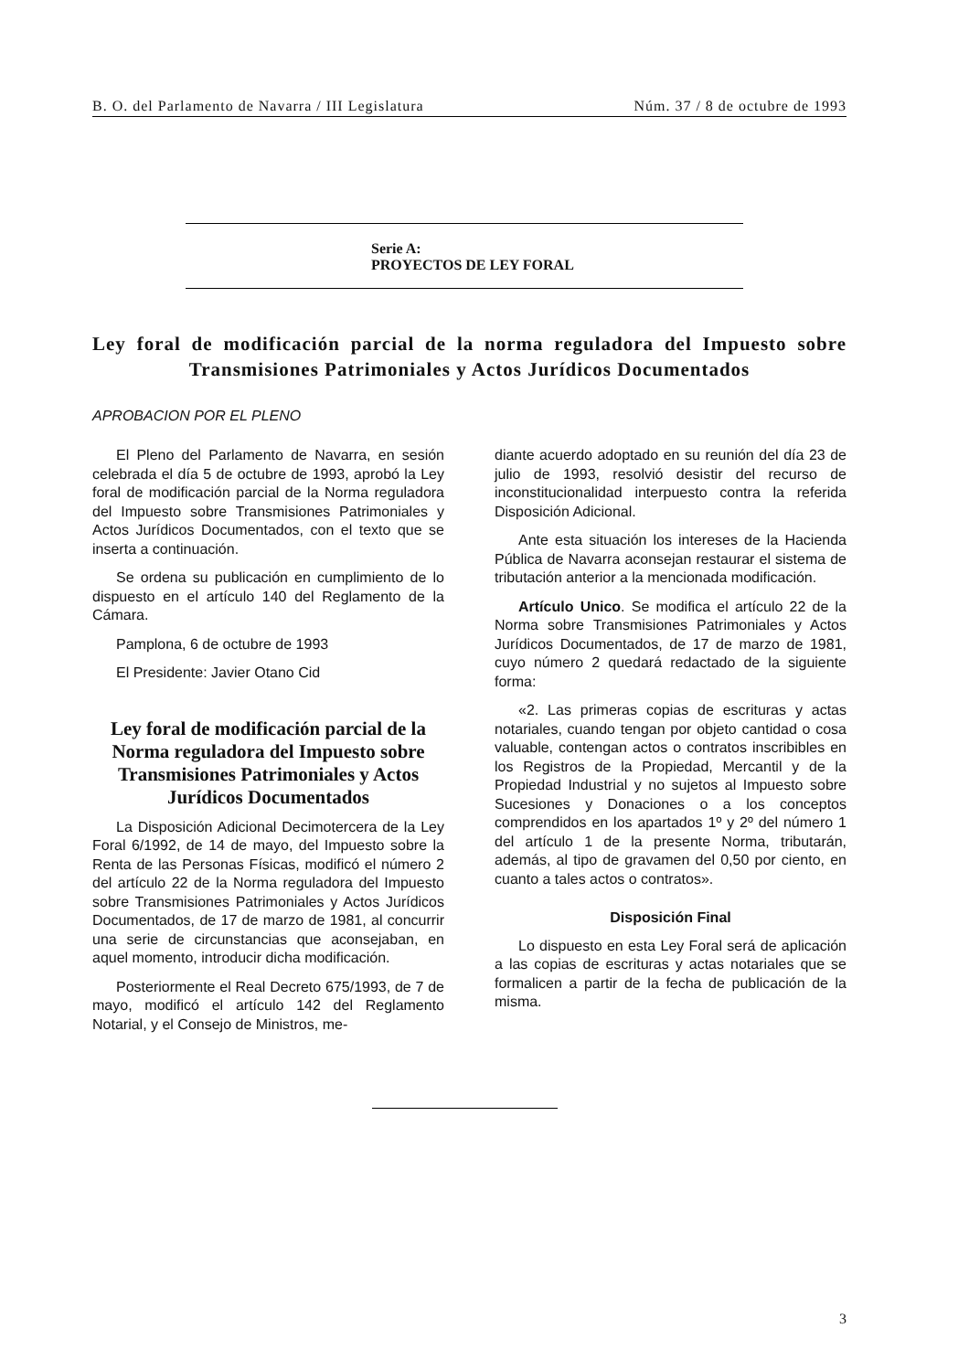B. O. del Parlamento de Navarra / III Legislatura Núm. 37 / 8 de octubre de 1993
Serie A:
PROYECTOS DE LEY FORAL
Ley foral de modificación parcial de la norma reguladora del Impuesto sobre Transmisiones Patrimoniales y Actos Jurídicos Documentados
APROBACION POR EL PLENO
El Pleno del Parlamento de Navarra, en sesión celebrada el día 5 de octubre de 1993, aprobó la Ley foral de modificación parcial de la Norma reguladora del Impuesto sobre Transmisiones Patrimoniales y Actos Jurídicos Documentados, con el texto que se inserta a continuación.
Se ordena su publicación en cumplimiento de lo dispuesto en el artículo 140 del Reglamento de la Cámara.
Pamplona, 6 de octubre de 1993
El Presidente: Javier Otano Cid
Ley foral de modificación parcial de la Norma reguladora del Impuesto sobre Transmisiones Patrimoniales y Actos Jurídicos Documentados
La Disposición Adicional Decimotercera de la Ley Foral 6/1992, de 14 de mayo, del Impuesto sobre la Renta de las Personas Físicas, modificó el número 2 del artículo 22 de la Norma reguladora del Impuesto sobre Transmisiones Patrimoniales y Actos Jurídicos Documentados, de 17 de marzo de 1981, al concurrir una serie de circunstancias que aconsejaban, en aquel momento, introducir dicha modificación.
Posteriormente el Real Decreto 675/1993, de 7 de mayo, modificó el artículo 142 del Reglamento Notarial, y el Consejo de Ministros, me-
diante acuerdo adoptado en su reunión del día 23 de julio de 1993, resolvió desistir del recurso de inconstitucionalidad interpuesto contra la referida Disposición Adicional.
Ante esta situación los intereses de la Hacienda Pública de Navarra aconsejan restaurar el sistema de tributación anterior a la mencionada modificación.
Artículo Unico. Se modifica el artículo 22 de la Norma sobre Transmisiones Patrimoniales y Actos Jurídicos Documentados, de 17 de marzo de 1981, cuyo número 2 quedará redactado de la siguiente forma:
«2. Las primeras copias de escrituras y actas notariales, cuando tengan por objeto cantidad o cosa valuable, contengan actos o contratos inscribibles en los Registros de la Propiedad, Mercantil y de la Propiedad Industrial y no sujetos al Impuesto sobre Sucesiones y Donaciones o a los conceptos comprendidos en los apartados 1º y 2º del número 1 del artículo 1 de la presente Norma, tributarán, además, al tipo de gravamen del 0,50 por ciento, en cuanto a tales actos o contratos».
Disposición Final
Lo dispuesto en esta Ley Foral será de aplicación a las copias de escrituras y actas notariales que se formalicen a partir de la fecha de publicación de la misma.
3